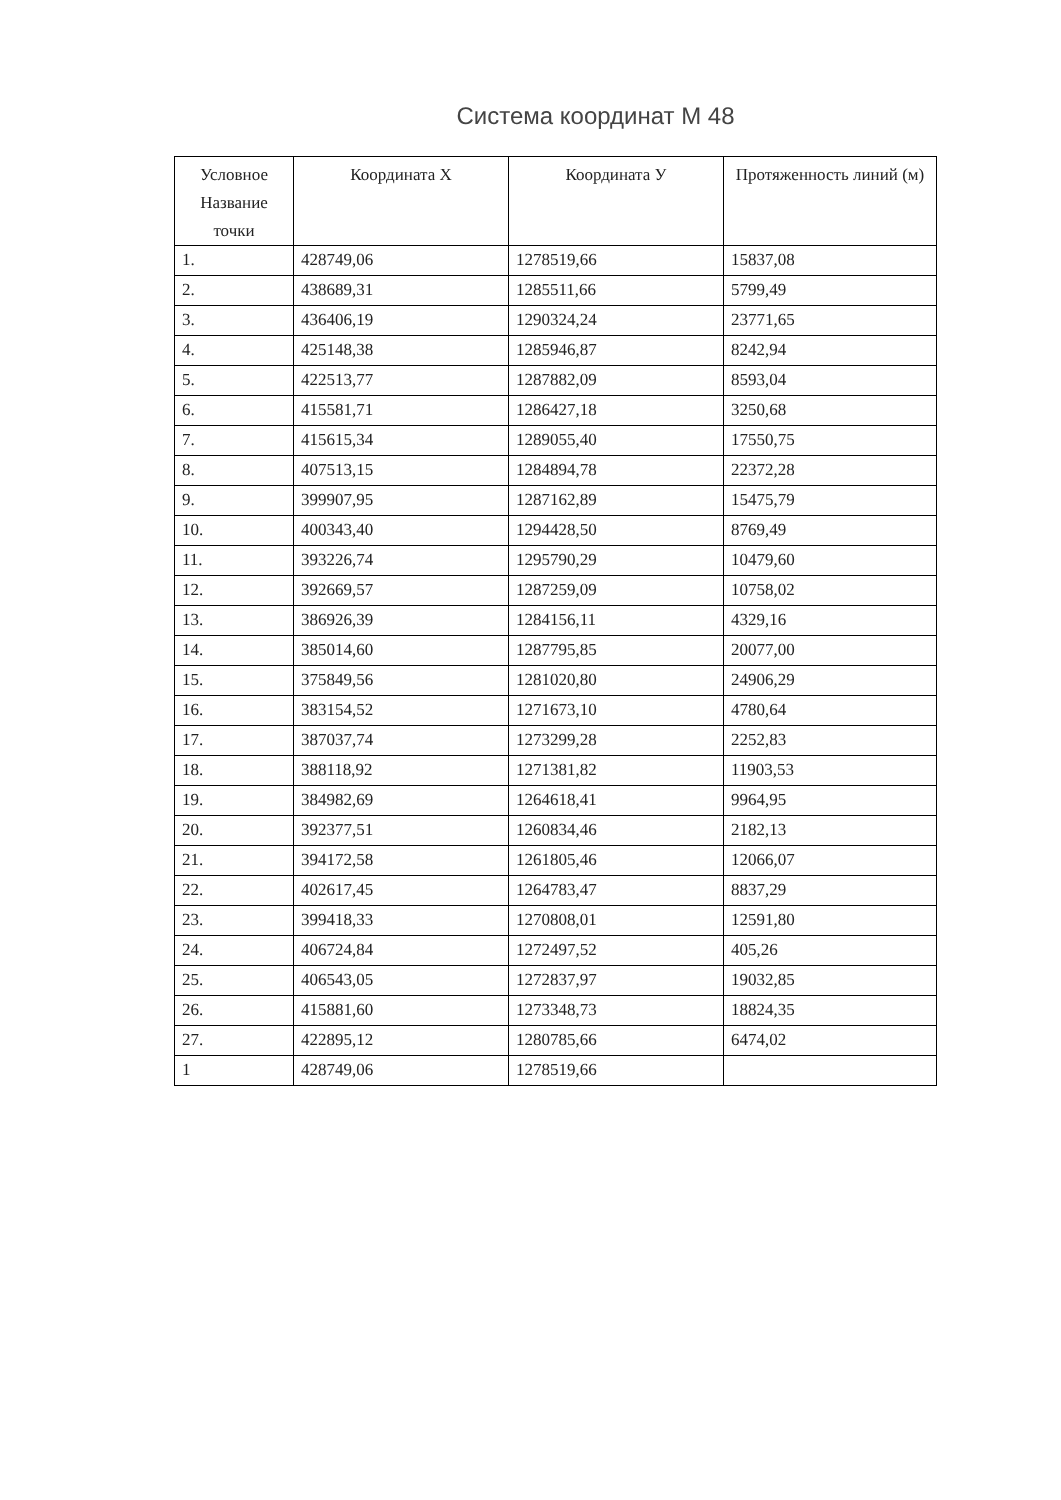Система координат М 48
| Условное Название точки | Координата Х | Координата У | Протяженность линий (м) |
| --- | --- | --- | --- |
| 1. | 428749,06 | 1278519,66 | 15837,08 |
| 2. | 438689,31 | 1285511,66 | 5799,49 |
| 3. | 436406,19 | 1290324,24 | 23771,65 |
| 4. | 425148,38 | 1285946,87 | 8242,94 |
| 5. | 422513,77 | 1287882,09 | 8593,04 |
| 6. | 415581,71 | 1286427,18 | 3250,68 |
| 7. | 415615,34 | 1289055,40 | 17550,75 |
| 8. | 407513,15 | 1284894,78 | 22372,28 |
| 9. | 399907,95 | 1287162,89 | 15475,79 |
| 10. | 400343,40 | 1294428,50 | 8769,49 |
| 11. | 393226,74 | 1295790,29 | 10479,60 |
| 12. | 392669,57 | 1287259,09 | 10758,02 |
| 13. | 386926,39 | 1284156,11 | 4329,16 |
| 14. | 385014,60 | 1287795,85 | 20077,00 |
| 15. | 375849,56 | 1281020,80 | 24906,29 |
| 16. | 383154,52 | 1271673,10 | 4780,64 |
| 17. | 387037,74 | 1273299,28 | 2252,83 |
| 18. | 388118,92 | 1271381,82 | 11903,53 |
| 19. | 384982,69 | 1264618,41 | 9964,95 |
| 20. | 392377,51 | 1260834,46 | 2182,13 |
| 21. | 394172,58 | 1261805,46 | 12066,07 |
| 22. | 402617,45 | 1264783,47 | 8837,29 |
| 23. | 399418,33 | 1270808,01 | 12591,80 |
| 24. | 406724,84 | 1272497,52 | 405,26 |
| 25. | 406543,05 | 1272837,97 | 19032,85 |
| 26. | 415881,60 | 1273348,73 | 18824,35 |
| 27. | 422895,12 | 1280785,66 | 6474,02 |
| 1 | 428749,06 | 1278519,66 | |